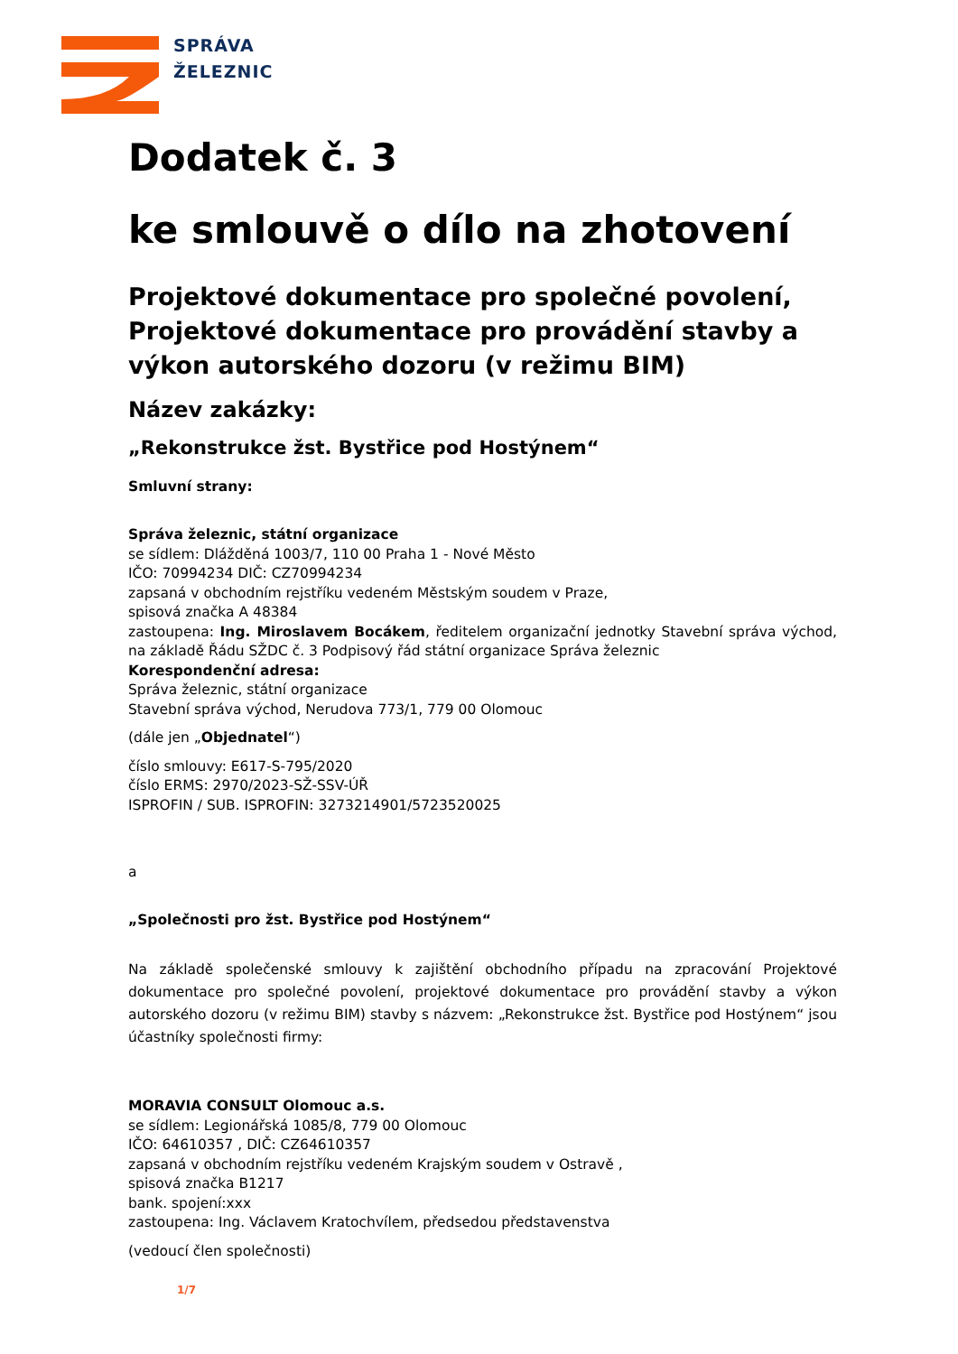SPRÁVA
ŽELEZNIC
Dodatek č. 3
ke smlouvě o dílo na zhotovení
Projektové dokumentace pro společné povolení, Projektové dokumentace pro provádění stavby a výkon autorského dozoru (v režimu BIM)
Název zakázky:
„Rekonstrukce žst. Bystřice pod Hostýnem“
Smluvní strany:
Správa železnic, státní organizace
se sídlem: Dlážděná 1003/7, 110 00 Praha 1 - Nové Město
IČO: 70994234 DIČ: CZ70994234
zapsaná v obchodním rejstříku vedeném Městským soudem v Praze,
spisová značka A 48384
zastoupena: Ing. Miroslavem Bocákem, ředitelem organizační jednotky Stavební správa východ, na základě Řádu SŽDC č. 3 Podpisový řád státní organizace Správa železnic
Korespondenční adresa:
Správa železnic, státní organizace
Stavební správa východ, Nerudova 773/1, 779 00 Olomouc
(dále jen „Objednatel“)
číslo smlouvy: E617-S-795/2020
číslo ERMS: 2970/2023-SŽ-SSV-ÚŘ
ISPROFIN / SUB. ISPROFIN: 3273214901/5723520025
a
„Společnosti pro žst. Bystřice pod Hostýnem“
Na základě společenské smlouvy k zajištění obchodního případu na zpracování Projektové dokumentace pro společné povolení, projektové dokumentace pro provádění stavby a výkon autorského dozoru (v režimu BIM) stavby s názvem: „Rekonstrukce žst. Bystřice pod Hostýnem“ jsou účastníky společnosti firmy:
MORAVIA CONSULT Olomouc a.s.
se sídlem: Legionářská 1085/8, 779 00 Olomouc
IČO: 64610357 , DIČ: CZ64610357
zapsaná v obchodním rejstříku vedeném Krajským soudem v Ostravě ,
spisová značka B1217
bank. spojení:xxx
zastoupena: Ing. Václavem Kratochvílem, předsedou představenstva
(vedoucí člen společnosti)
1/7